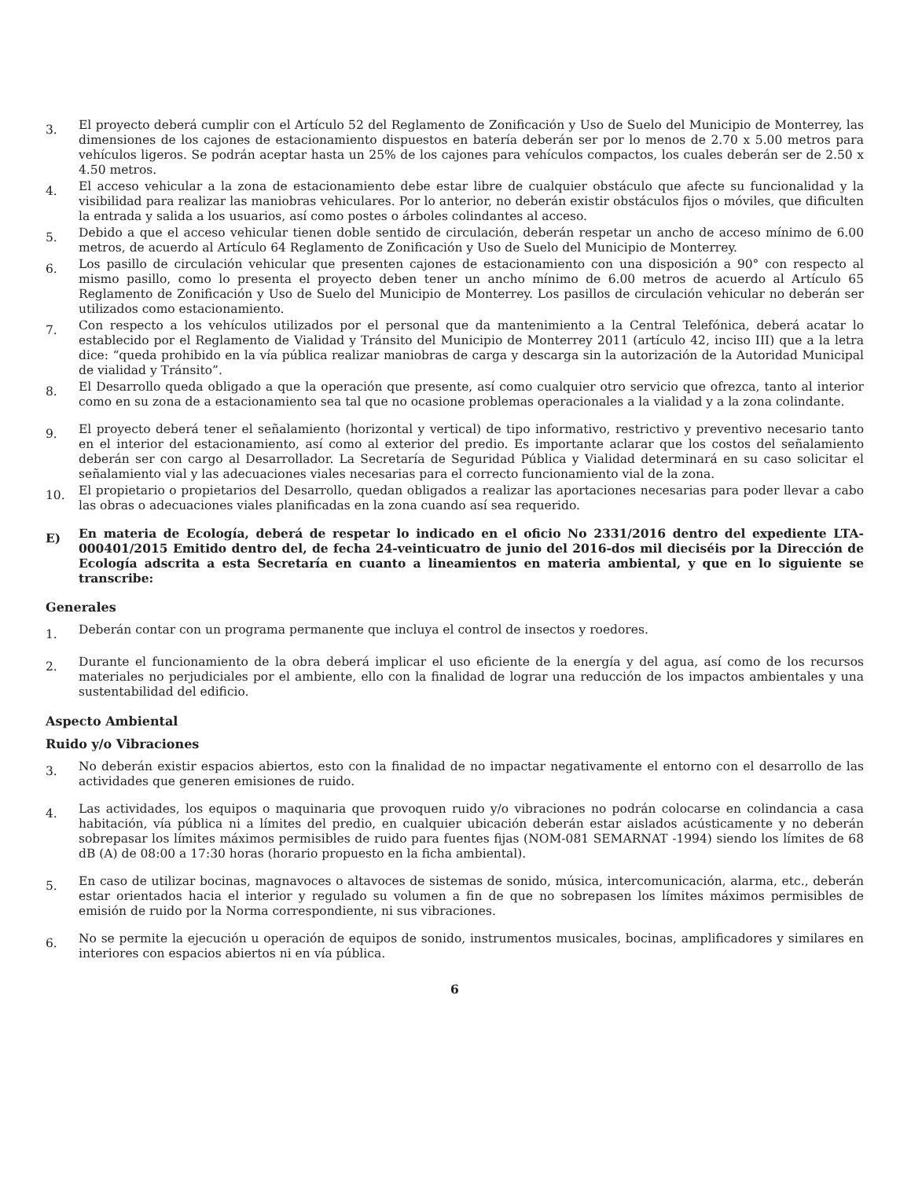3.
El proyecto deberá cumplir con el Artículo 52 del Reglamento de Zonificación y Uso de Suelo del Municipio de Monterrey, las dimensiones de los cajones de estacionamiento dispuestos en batería deberán ser por lo menos de 2.70 x 5.00 metros para vehículos ligeros. Se podrán aceptar hasta un 25% de los cajones para vehículos compactos, los cuales deberán ser de 2.50 x 4.50 metros.
4.
El acceso vehicular a la zona de estacionamiento debe estar libre de cualquier obstáculo que afecte su funcionalidad y la visibilidad para realizar las maniobras vehiculares. Por lo anterior, no deberán existir obstáculos fijos o móviles, que dificulten la entrada y salida a los usuarios, así como postes o árboles colindantes al acceso.
5.
Debido a que el acceso vehicular tienen doble sentido de circulación, deberán respetar un ancho de acceso mínimo de 6.00 metros, de acuerdo al Artículo 64 Reglamento de Zonificación y Uso de Suelo del Municipio de Monterrey.
6.
Los pasillo de circulación vehicular que presenten cajones de estacionamiento con una disposición a 90° con respecto al mismo pasillo, como lo presenta el proyecto deben tener un ancho mínimo de 6.00 metros de acuerdo al Artículo 65 Reglamento de Zonificación y Uso de Suelo del Municipio de Monterrey. Los pasillos de circulación vehicular no deberán ser utilizados como estacionamiento.
7.
Con respecto a los vehículos utilizados por el personal que da mantenimiento a la Central Telefónica, deberá acatar lo establecido por el Reglamento de Vialidad y Tránsito del Municipio de Monterrey 2011 (artículo 42, inciso III) que a la letra dice: “queda prohibido en la vía pública realizar maniobras de carga y descarga sin la autorización de la Autoridad Municipal de vialidad y Tránsito”.
8.
El Desarrollo queda obligado a que la operación que presente, así como cualquier otro servicio que ofrezca, tanto al interior como en su zona de a estacionamiento sea tal que no ocasione problemas operacionales a la vialidad y a la zona colindante.
9.
El proyecto deberá tener el señalamiento (horizontal y vertical) de tipo informativo, restrictivo y preventivo necesario tanto en el interior del estacionamiento, así como al exterior del predio. Es importante aclarar que los costos del señalamiento deberán ser con cargo al Desarrollador. La Secretaría de Seguridad Pública y Vialidad determinará en su caso solicitar el señalamiento vial y las adecuaciones viales necesarias para el correcto funcionamiento vial de la zona.
10.
El propietario o propietarios del Desarrollo, quedan obligados a realizar las aportaciones necesarias para poder llevar a cabo las obras o adecuaciones viales planificadas en la zona cuando así sea requerido.
E)
En materia de Ecología, deberá de respetar lo indicado en el oficio No 2331/2016 dentro del expediente LTA-000401/2015 Emitido dentro del, de fecha 24-veinticuatro de junio del 2016-dos mil dieciséis por la Dirección de Ecología adscrita a esta Secretaría en cuanto a lineamientos en materia ambiental, y que en lo siguiente se transcribe:
Generales
1.
Deberán contar con un programa permanente que incluya el control de insectos y roedores.
2.
Durante el funcionamiento de la obra deberá implicar el uso eficiente de la energía y del agua, así como de los recursos materiales no perjudiciales por el ambiente, ello con la finalidad de lograr una reducción de los impactos ambientales y una sustentabilidad del edificio.
Aspecto Ambiental
Ruido y/o Vibraciones
3.
No deberán existir espacios abiertos, esto con la finalidad de no impactar negativamente el entorno con el desarrollo de las actividades que generen emisiones de ruido.
4.
Las actividades, los equipos o maquinaria que provoquen ruido y/o vibraciones no podrán colocarse en colindancia a casa habitación, vía pública ni a límites del predio, en cualquier ubicación deberán estar aislados acústicamente y no deberán sobrepasar los límites máximos permisibles de ruido para fuentes fijas (NOM-081 SEMARNAT -1994) siendo los límites de 68 dB (A) de 08:00 a 17:30 horas (horario propuesto en la ficha ambiental).
5.
En caso de utilizar bocinas, magnavoces o altavoces de sistemas de sonido, música, intercomunicación, alarma, etc., deberán estar orientados hacia el interior y regulado su volumen a fin de que no sobrepasen los límites máximos permisibles de emisión de ruido por la Norma correspondiente, ni sus vibraciones.
6.
No se permite la ejecución u operación de equipos de sonido, instrumentos musicales, bocinas, amplificadores y similares en interiores con espacios abiertos ni en vía pública.
6